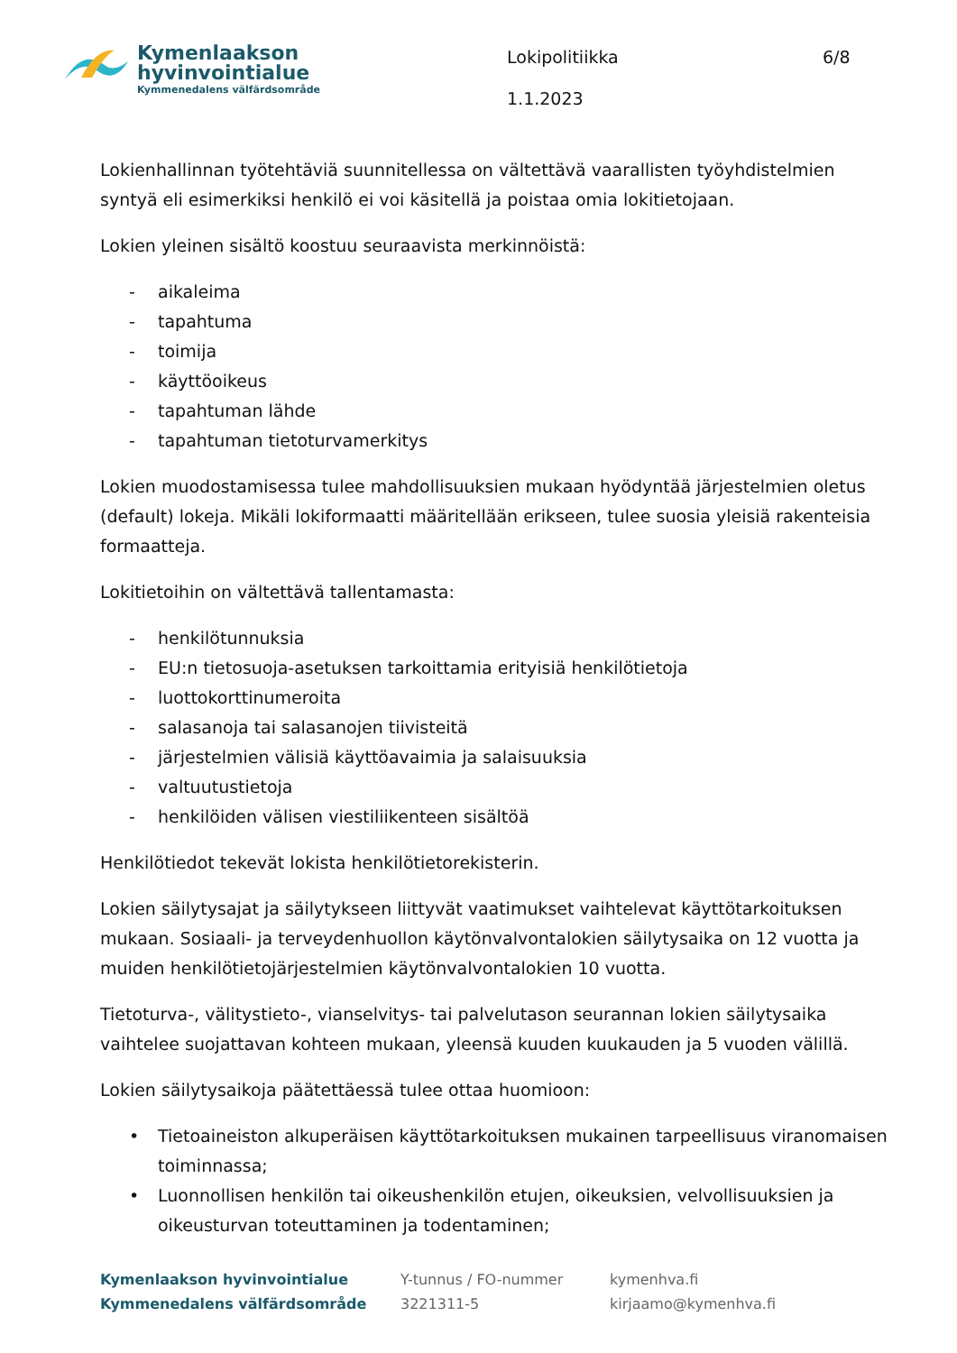Kymenlaakson
hyvinvointialue
Kymmenedalens välfärdsområde
Lokipolitiikka
1.1.2023
6/8
Lokienhallinnan työtehtäviä suunnitellessa on vältettävä vaarallisten työyhdistelmien syntyä eli esimerkiksi henkilö ei voi käsitellä ja poistaa omia lokitietojaan.
Lokien yleinen sisältö koostuu seuraavista merkinnöistä:
- aikaleima
- tapahtuma
- toimija
- käyttöoikeus
- tapahtuman lähde
- tapahtuman tietoturvamerkitys
Lokien muodostamisessa tulee mahdollisuuksien mukaan hyödyntää järjestelmien oletus (default) lokeja. Mikäli lokiformaatti määritellään erikseen, tulee suosia yleisiä rakenteisia formaatteja.
Lokitietoihin on vältettävä tallentamasta:
- henkilötunnuksia
- EU:n tietosuoja-asetuksen tarkoittamia erityisiä henkilötietoja
- luottokorttinumeroita
- salasanoja tai salasanojen tiivisteitä
- järjestelmien välisiä käyttöavaimia ja salaisuuksia
- valtuutustietoja
- henkilöiden välisen viestiliikenteen sisältöä
Henkilötiedot tekevät lokista henkilötietorekisterin.
Lokien säilytysajat ja säilytykseen liittyvät vaatimukset vaihtelevat käyttötarkoituksen mukaan. Sosiaali- ja terveydenhuollon käytönvalvontalokien säilytysaika on 12 vuotta ja muiden henkilötietojärjestelmien käytönvalvontalokien 10 vuotta.
Tietoturva-, välitystieto-, vianselvitys- tai palvelutason seurannan lokien säilytysaika vaihtelee suojattavan kohteen mukaan, yleensä kuuden kuukauden ja 5 vuoden välillä.
Lokien säilytysaikoja päätettäessä tulee ottaa huomioon:
• Tietoaineiston alkuperäisen käyttötarkoituksen mukainen tarpeellisuus viranomaisen toiminnassa;
• Luonnollisen henkilön tai oikeushenkilön etujen, oikeuksien, velvollisuuksien ja oikeusturvan toteuttaminen ja todentaminen;
Kymenlaakson hyvinvointialue
Kymmenedalens välfärdsområde
Y-tunnus / FO-nummer
3221311-5
kymenhva.fi
kirjaamo@kymenhva.fi